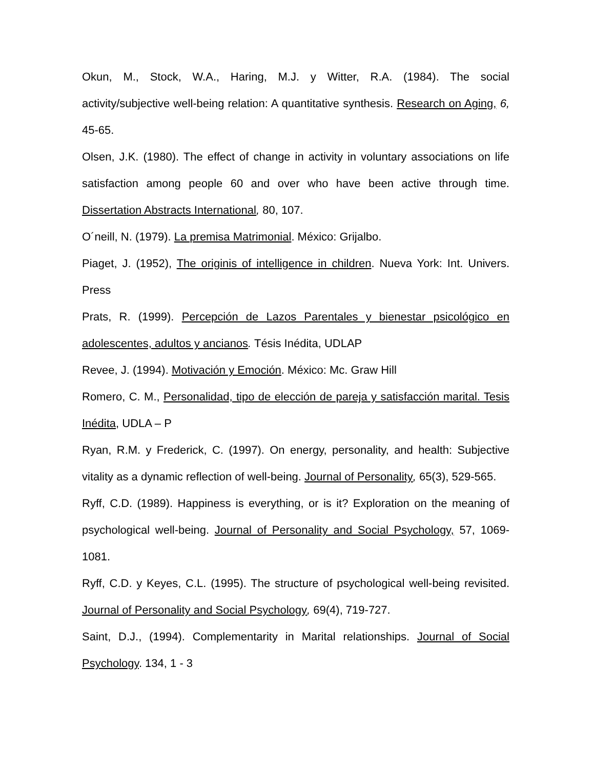Okun, M., Stock, W.A., Haring, M.J. y Witter, R.A. (1984). The social activity/subjective well-being relation: A quantitative synthesis. Research on Aging, 6, 45-65.
Olsen, J.K. (1980). The effect of change in activity in voluntary associations on life satisfaction among people 60 and over who have been active through time. Dissertation Abstracts International, 80, 107.
O´neill, N. (1979). La premisa Matrimonial. México: Grijalbo.
Piaget, J. (1952), The originis of intelligence in children. Nueva York: Int. Univers. Press
Prats, R. (1999). Percepción de Lazos Parentales y bienestar psicológico en adolescentes, adultos y ancianos. Tésis Inédita, UDLAP
Revee, J. (1994). Motivación y Emoción. México: Mc. Graw Hill
Romero, C. M., Personalidad, tipo de elección de pareja y satisfacción marital. Tesis Inédita, UDLA – P
Ryan, R.M. y Frederick, C. (1997). On energy, personality, and health: Subjective vitality as a dynamic reflection of well-being. Journal of Personality, 65(3), 529-565.
Ryff, C.D. (1989). Happiness is everything, or is it? Exploration on the meaning of psychological well-being. Journal of Personality and Social Psychology, 57, 1069-1081.
Ryff, C.D. y Keyes, C.L. (1995). The structure of psychological well-being revisited. Journal of Personality and Social Psychology, 69(4), 719-727.
Saint, D.J., (1994). Complementarity in Marital relationships. Journal of Social Psychology. 134, 1 - 3